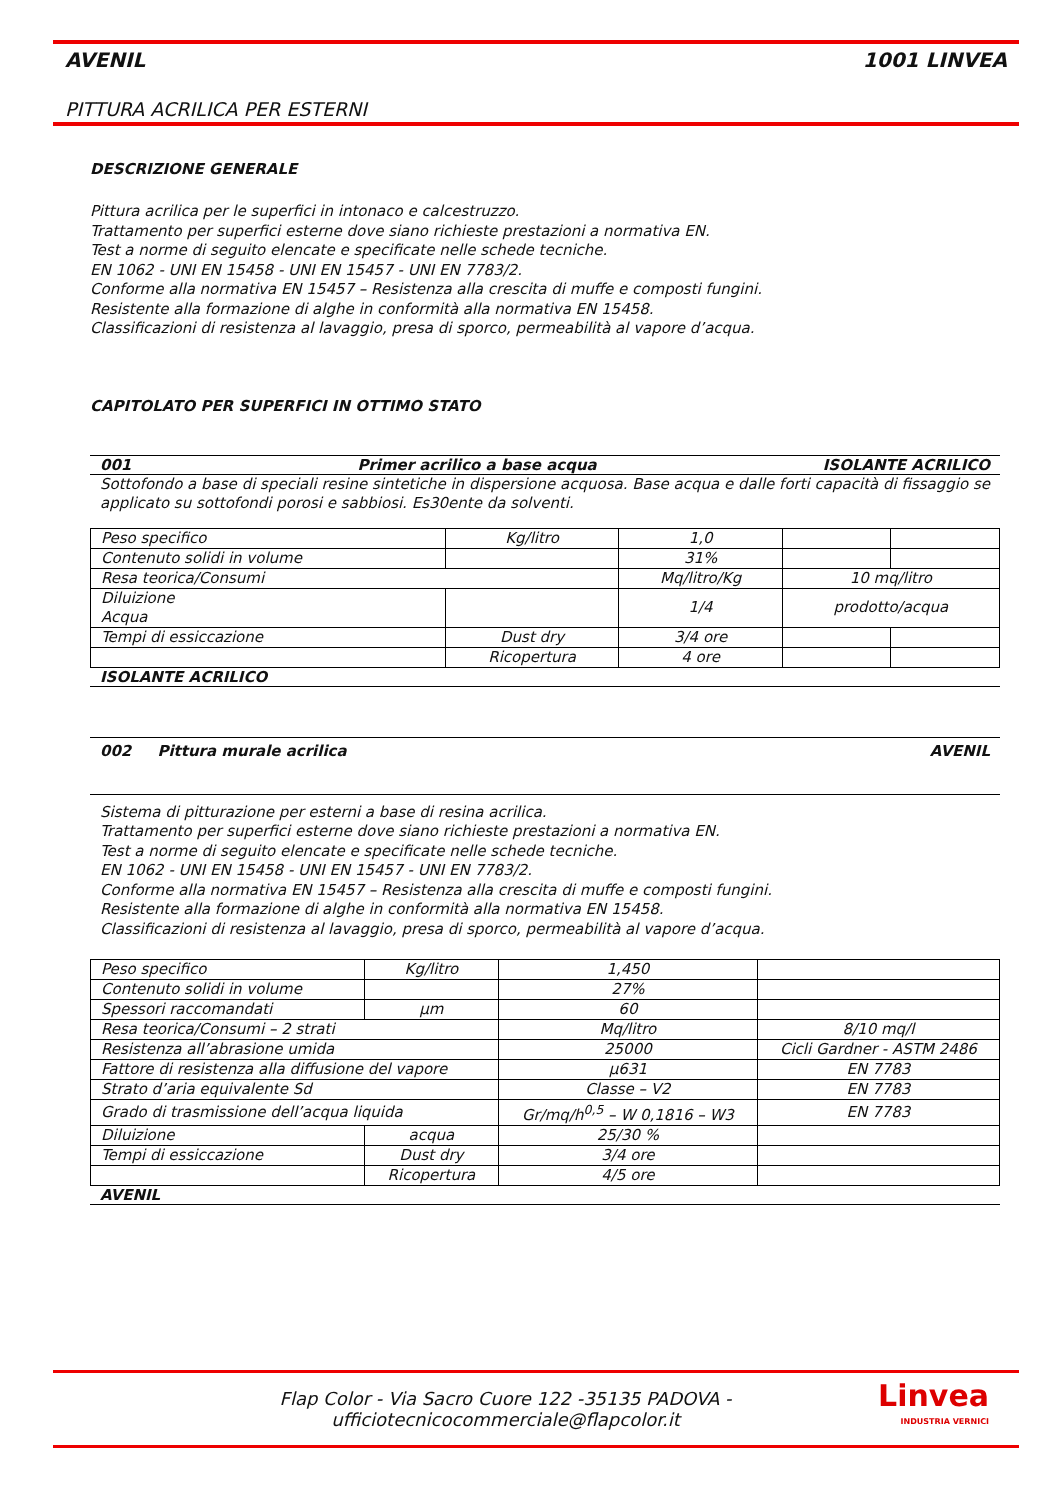AVENIL 1001 LINVEA
PITTURA ACRILICA PER ESTERNI
DESCRIZIONE GENERALE
Pittura acrilica per le superfici in intonaco e calcestruzzo.
Trattamento per superfici esterne dove siano richieste prestazioni a normativa EN.
Test a norme di seguito elencate e specificate nelle schede tecniche.
EN 1062 - UNI EN 15458 - UNI EN 15457 - UNI EN 7783/2.
Conforme alla normativa EN 15457 – Resistenza alla crescita di muffe e composti fungini.
Resistente alla formazione di alghe in conformità alla normativa EN 15458.
Classificazioni di resistenza al lavaggio, presa di sporco, permeabilità al vapore d’acqua.
CAPITOLATO PER SUPERFICI IN OTTIMO STATO
001 Primer acrilico a base acqua ISOLANTE ACRILICO
Sottofondo a base di speciali resine sintetiche in dispersione acquosa. Base acqua e dalle forti capacità di fissaggio se applicato su sottofondi porosi e sabbiosi. Es30ente da solventi.
| Peso specifico | Kg/litro | 1,0 | | |
| Contenuto solidi in volume | | 31% | | |
| Resa teorica/Consumi | | Mq/litro/Kg | 10 mq/litro | |
| Diluizione Acqua | | 1/4 | prodotto/acqua | |
| Tempi di essiccazione | Dust dry | 3/4 ore | | |
| | Ricopertura | 4 ore | | |
ISOLANTE ACRILICO
002 Pittura murale acrilica AVENIL
Sistema di pitturazione per esterni a base di resina acrilica.
Trattamento per superfici esterne dove siano richieste prestazioni a normativa EN.
Test a norme di seguito elencate e specificate nelle schede tecniche.
EN 1062 - UNI EN 15458 - UNI EN 15457 - UNI EN 7783/2.
Conforme alla normativa EN 15457 – Resistenza alla crescita di muffe e composti fungini.
Resistente alla formazione di alghe in conformità alla normativa EN 15458.
Classificazioni di resistenza al lavaggio, presa di sporco, permeabilità al vapore d’acqua.
| Peso specifico | Kg/litro | 1,450 | |
| Contenuto solidi in volume | | 27% | |
| Spessori raccomandati | µm | 60 | |
| Resa teorica/Consumi – 2 strati | | Mq/litro | 8/10 mq/l |
| Resistenza all’abrasione umida | | 25000 | Cicli Gardner - ASTM 2486 |
| Fattore di resistenza alla diffusione del vapore | | µ631 | EN 7783 |
| Strato d’aria equivalente Sd | | Classe – V2 | EN 7783 |
| Grado di trasmissione dell’acqua liquida | | Gr/mq/h<sup>0,5</sup> – W 0,1816 – W3 | EN 7783 |
| Diluizione | acqua | 25/30 % | |
| Tempi di essiccazione | Dust dry | 3/4 ore | |
| | Ricopertura | 4/5 ore | |
AVENIL
Flap Color - Via Sacro Cuore 122 -35135 PADOVA -
ufficiotecnicocommerciale@flapcolor.it
Linvea
INDUSTRIA VERNICI